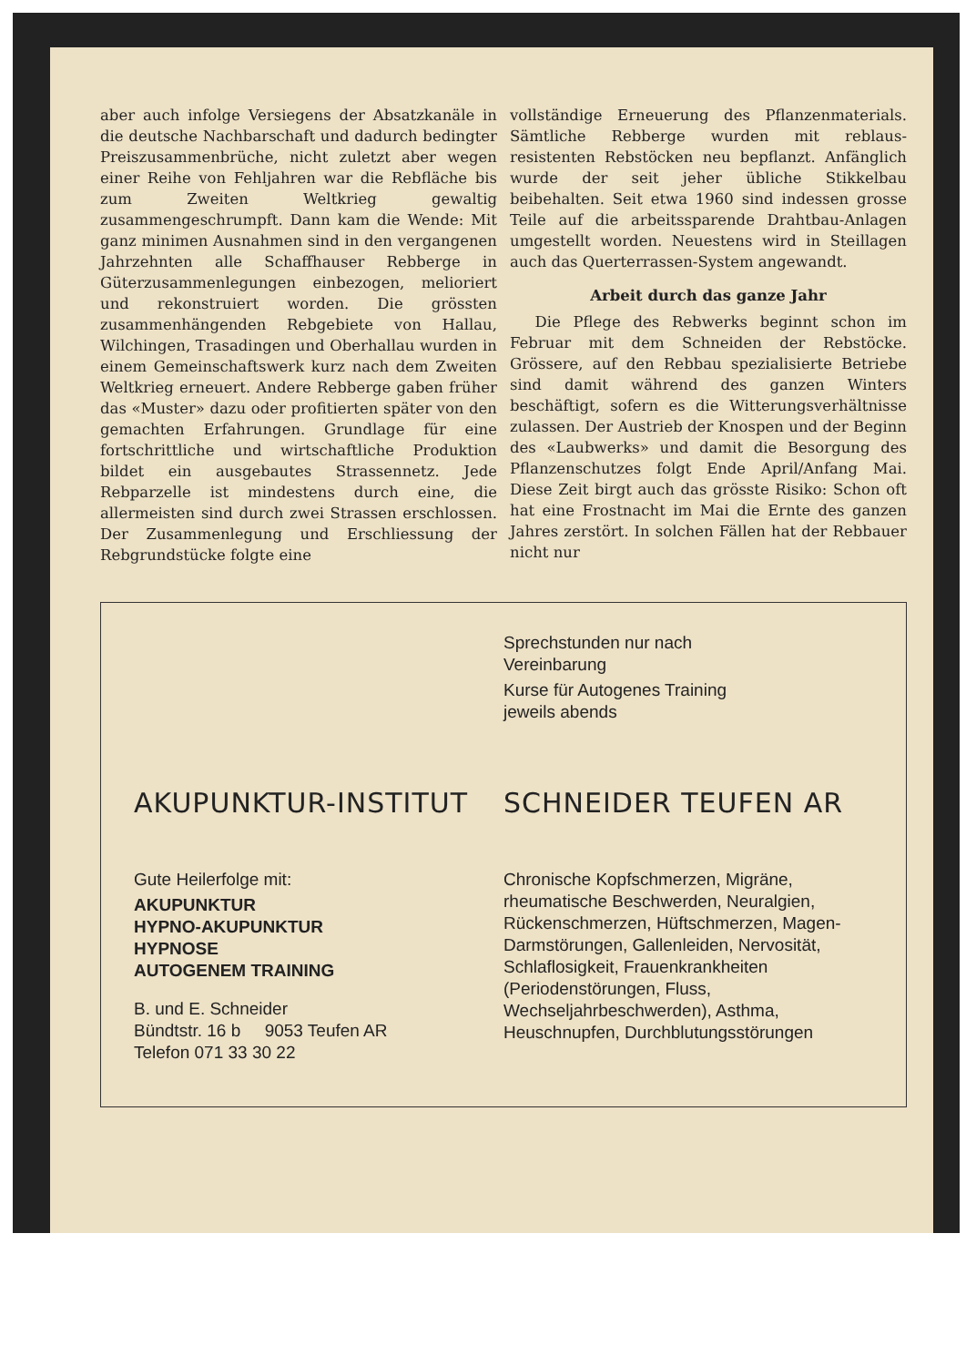aber auch infolge Versiegens der Absatzkanäle in die deutsche Nachbarschaft und dadurch bedingter Preiszusammenbrüche, nicht zuletzt aber wegen einer Reihe von Fehljahren war die Rebfläche bis zum Zweiten Weltkrieg gewaltig zusammengeschrumpft. Dann kam die Wende: Mit ganz minimen Ausnahmen sind in den vergangenen Jahrzehnten alle Schaffhauser Rebberge in Güterzusammenlegungen einbezogen, melioriert und rekonstruiert worden. Die grössten zusammenhängenden Rebgebiete von Hallau, Wilchingen, Trasadingen und Oberhallau wurden in einem Gemeinschaftswerk kurz nach dem Zweiten Weltkrieg erneuert. Andere Rebberge gaben früher das «Muster» dazu oder profitierten später von den gemachten Erfahrungen. Grundlage für eine fortschrittliche und wirtschaftliche Produktion bildet ein ausgebautes Strassennetz. Jede Rebparzelle ist mindestens durch eine, die allermeisten sind durch zwei Strassen erschlossen. Der Zusammenlegung und Erschliessung der Rebgrundstücke folgte eine
vollständige Erneuerung des Pflanzenmaterials. Sämtliche Rebberge wurden mit reblaus-resistenten Rebstöcken neu bepflanzt. Anfänglich wurde der seit jeher übliche Stikkelbau beibehalten. Seit etwa 1960 sind indessen grosse Teile auf die arbeitssparende Drahtbau-Anlagen umgestellt worden. Neuestens wird in Steillagen auch das Querterrassen-System angewandt.
Arbeit durch das ganze Jahr
Die Pflege des Rebwerks beginnt schon im Februar mit dem Schneiden der Rebstöcke. Grössere, auf den Rebbau spezialisierte Betriebe sind damit während des ganzen Winters beschäftigt, sofern es die Witterungsverhältnisse zulassen. Der Austrieb der Knospen und der Beginn des «Laubwerks» und damit die Besorgung des Pflanzenschutzes folgt Ende April/Anfang Mai. Diese Zeit birgt auch das grösste Risiko: Schon oft hat eine Frostnacht im Mai die Ernte des ganzen Jahres zerstört. In solchen Fällen hat der Rebbauer nicht nur
Sprechstunden nur nach
Vereinbarung
Kurse für Autogenes Training
jeweils abends
AKUPUNKTUR-INSTITUT SCHNEIDER TEUFEN AR
Gute Heilerfolge mit:
AKUPUNKTUR
HYPNO-AKUPUNKTUR
HYPNOSE
AUTOGENEM TRAINING
B. und E. Schneider
Bündtstr. 16 b 9053 Teufen AR
Telefon 071 33 30 22
Chronische Kopfschmerzen, Migräne, rheumatische Beschwerden, Neuralgien, Rückenschmerzen, Hüftschmerzen, Magen- Darmstörungen, Gallenleiden, Nervosität, Schlaflosigkeit, Frauenkrankheiten (Periodenstörungen, Fluss, Wechseljahrbeschwerden), Asthma, Heuschnupfen, Durchblutungsstörungen